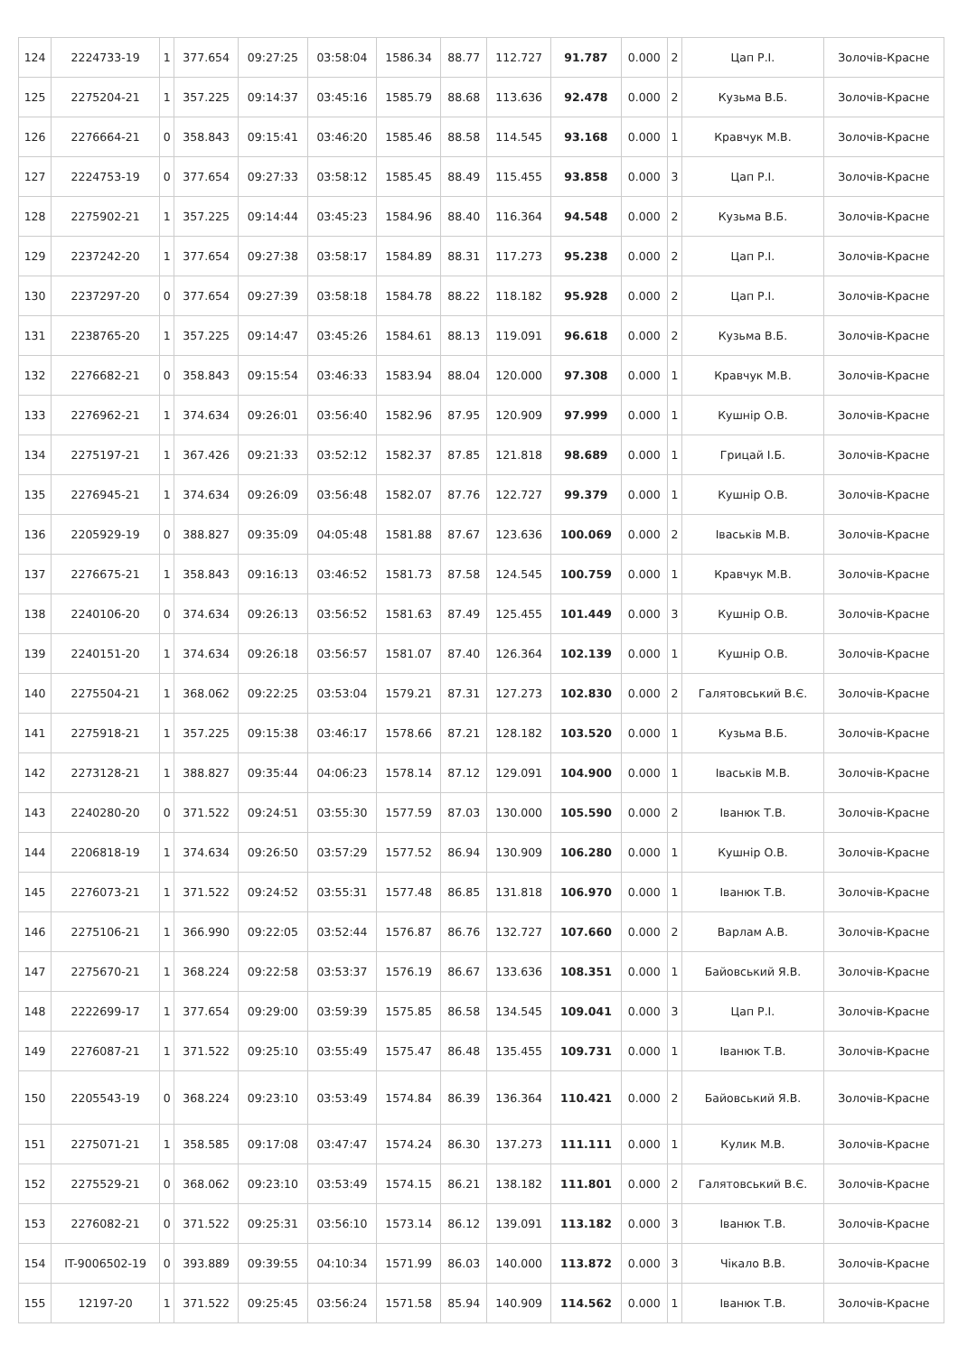| 124 | 2224733-19 | 1 | 377.654 | 09:27:25 | 03:58:04 | 1586.34 | 88.77 | 112.727 | 91.787 | 0.000 | 2 | Цап Р.І. | Золочів-Красне |
| 125 | 2275204-21 | 1 | 357.225 | 09:14:37 | 03:45:16 | 1585.79 | 88.68 | 113.636 | 92.478 | 0.000 | 2 | Кузьма В.Б. | Золочів-Красне |
| 126 | 2276664-21 | 0 | 358.843 | 09:15:41 | 03:46:20 | 1585.46 | 88.58 | 114.545 | 93.168 | 0.000 | 1 | Кравчук М.В. | Золочів-Красне |
| 127 | 2224753-19 | 0 | 377.654 | 09:27:33 | 03:58:12 | 1585.45 | 88.49 | 115.455 | 93.858 | 0.000 | 3 | Цап Р.І. | Золочів-Красне |
| 128 | 2275902-21 | 1 | 357.225 | 09:14:44 | 03:45:23 | 1584.96 | 88.40 | 116.364 | 94.548 | 0.000 | 2 | Кузьма В.Б. | Золочів-Красне |
| 129 | 2237242-20 | 1 | 377.654 | 09:27:38 | 03:58:17 | 1584.89 | 88.31 | 117.273 | 95.238 | 0.000 | 2 | Цап Р.І. | Золочів-Красне |
| 130 | 2237297-20 | 0 | 377.654 | 09:27:39 | 03:58:18 | 1584.78 | 88.22 | 118.182 | 95.928 | 0.000 | 2 | Цап Р.І. | Золочів-Красне |
| 131 | 2238765-20 | 1 | 357.225 | 09:14:47 | 03:45:26 | 1584.61 | 88.13 | 119.091 | 96.618 | 0.000 | 2 | Кузьма В.Б. | Золочів-Красне |
| 132 | 2276682-21 | 0 | 358.843 | 09:15:54 | 03:46:33 | 1583.94 | 88.04 | 120.000 | 97.308 | 0.000 | 1 | Кравчук М.В. | Золочів-Красне |
| 133 | 2276962-21 | 1 | 374.634 | 09:26:01 | 03:56:40 | 1582.96 | 87.95 | 120.909 | 97.999 | 0.000 | 1 | Кушнір О.В. | Золочів-Красне |
| 134 | 2275197-21 | 1 | 367.426 | 09:21:33 | 03:52:12 | 1582.37 | 87.85 | 121.818 | 98.689 | 0.000 | 1 | Грицай І.Б. | Золочів-Красне |
| 135 | 2276945-21 | 1 | 374.634 | 09:26:09 | 03:56:48 | 1582.07 | 87.76 | 122.727 | 99.379 | 0.000 | 1 | Кушнір О.В. | Золочів-Красне |
| 136 | 2205929-19 | 0 | 388.827 | 09:35:09 | 04:05:48 | 1581.88 | 87.67 | 123.636 | 100.069 | 0.000 | 2 | Іваськів М.В. | Золочів-Красне |
| 137 | 2276675-21 | 1 | 358.843 | 09:16:13 | 03:46:52 | 1581.73 | 87.58 | 124.545 | 100.759 | 0.000 | 1 | Кравчук М.В. | Золочів-Красне |
| 138 | 2240106-20 | 0 | 374.634 | 09:26:13 | 03:56:52 | 1581.63 | 87.49 | 125.455 | 101.449 | 0.000 | 3 | Кушнір О.В. | Золочів-Красне |
| 139 | 2240151-20 | 1 | 374.634 | 09:26:18 | 03:56:57 | 1581.07 | 87.40 | 126.364 | 102.139 | 0.000 | 1 | Кушнір О.В. | Золочів-Красне |
| 140 | 2275504-21 | 1 | 368.062 | 09:22:25 | 03:53:04 | 1579.21 | 87.31 | 127.273 | 102.830 | 0.000 | 2 | Галятовський В.Є. | Золочів-Красне |
| 141 | 2275918-21 | 1 | 357.225 | 09:15:38 | 03:46:17 | 1578.66 | 87.21 | 128.182 | 103.520 | 0.000 | 1 | Кузьма В.Б. | Золочів-Красне |
| 142 | 2273128-21 | 1 | 388.827 | 09:35:44 | 04:06:23 | 1578.14 | 87.12 | 129.091 | 104.900 | 0.000 | 1 | Іваськів М.В. | Золочів-Красне |
| 143 | 2240280-20 | 0 | 371.522 | 09:24:51 | 03:55:30 | 1577.59 | 87.03 | 130.000 | 105.590 | 0.000 | 2 | Іванюк Т.В. | Золочів-Красне |
| 144 | 2206818-19 | 1 | 374.634 | 09:26:50 | 03:57:29 | 1577.52 | 86.94 | 130.909 | 106.280 | 0.000 | 1 | Кушнір О.В. | Золочів-Красне |
| 145 | 2276073-21 | 1 | 371.522 | 09:24:52 | 03:55:31 | 1577.48 | 86.85 | 131.818 | 106.970 | 0.000 | 1 | Іванюк Т.В. | Золочів-Красне |
| 146 | 2275106-21 | 1 | 366.990 | 09:22:05 | 03:52:44 | 1576.87 | 86.76 | 132.727 | 107.660 | 0.000 | 2 | Варлам А.В. | Золочів-Красне |
| 147 | 2275670-21 | 1 | 368.224 | 09:22:58 | 03:53:37 | 1576.19 | 86.67 | 133.636 | 108.351 | 0.000 | 1 | Байовський Я.В. | Золочів-Красне |
| 148 | 2222699-17 | 1 | 377.654 | 09:29:00 | 03:59:39 | 1575.85 | 86.58 | 134.545 | 109.041 | 0.000 | 3 | Цап Р.І. | Золочів-Красне |
| 149 | 2276087-21 | 1 | 371.522 | 09:25:10 | 03:55:49 | 1575.47 | 86.48 | 135.455 | 109.731 | 0.000 | 1 | Іванюк Т.В. | Золочів-Красне |
| 150 | 2205543-19 | 0 | 368.224 | 09:23:10 | 03:53:49 | 1574.84 | 86.39 | 136.364 | 110.421 | 0.000 | 2 | Байовський Я.В. | Золочів-Красне |
| 151 | 2275071-21 | 1 | 358.585 | 09:17:08 | 03:47:47 | 1574.24 | 86.30 | 137.273 | 111.111 | 0.000 | 1 | Кулик М.В. | Золочів-Красне |
| 152 | 2275529-21 | 0 | 368.062 | 09:23:10 | 03:53:49 | 1574.15 | 86.21 | 138.182 | 111.801 | 0.000 | 2 | Галятовський В.Є. | Золочів-Красне |
| 153 | 2276082-21 | 0 | 371.522 | 09:25:31 | 03:56:10 | 1573.14 | 86.12 | 139.091 | 113.182 | 0.000 | 3 | Іванюк Т.В. | Золочів-Красне |
| 154 | IT-9006502-19 | 0 | 393.889 | 09:39:55 | 04:10:34 | 1571.99 | 86.03 | 140.000 | 113.872 | 0.000 | 3 | Чікало В.В. | Золочів-Красне |
| 155 | 12197-20 | 1 | 371.522 | 09:25:45 | 03:56:24 | 1571.58 | 85.94 | 140.909 | 114.562 | 0.000 | 1 | Іванюк Т.В. | Золочів-Красне |